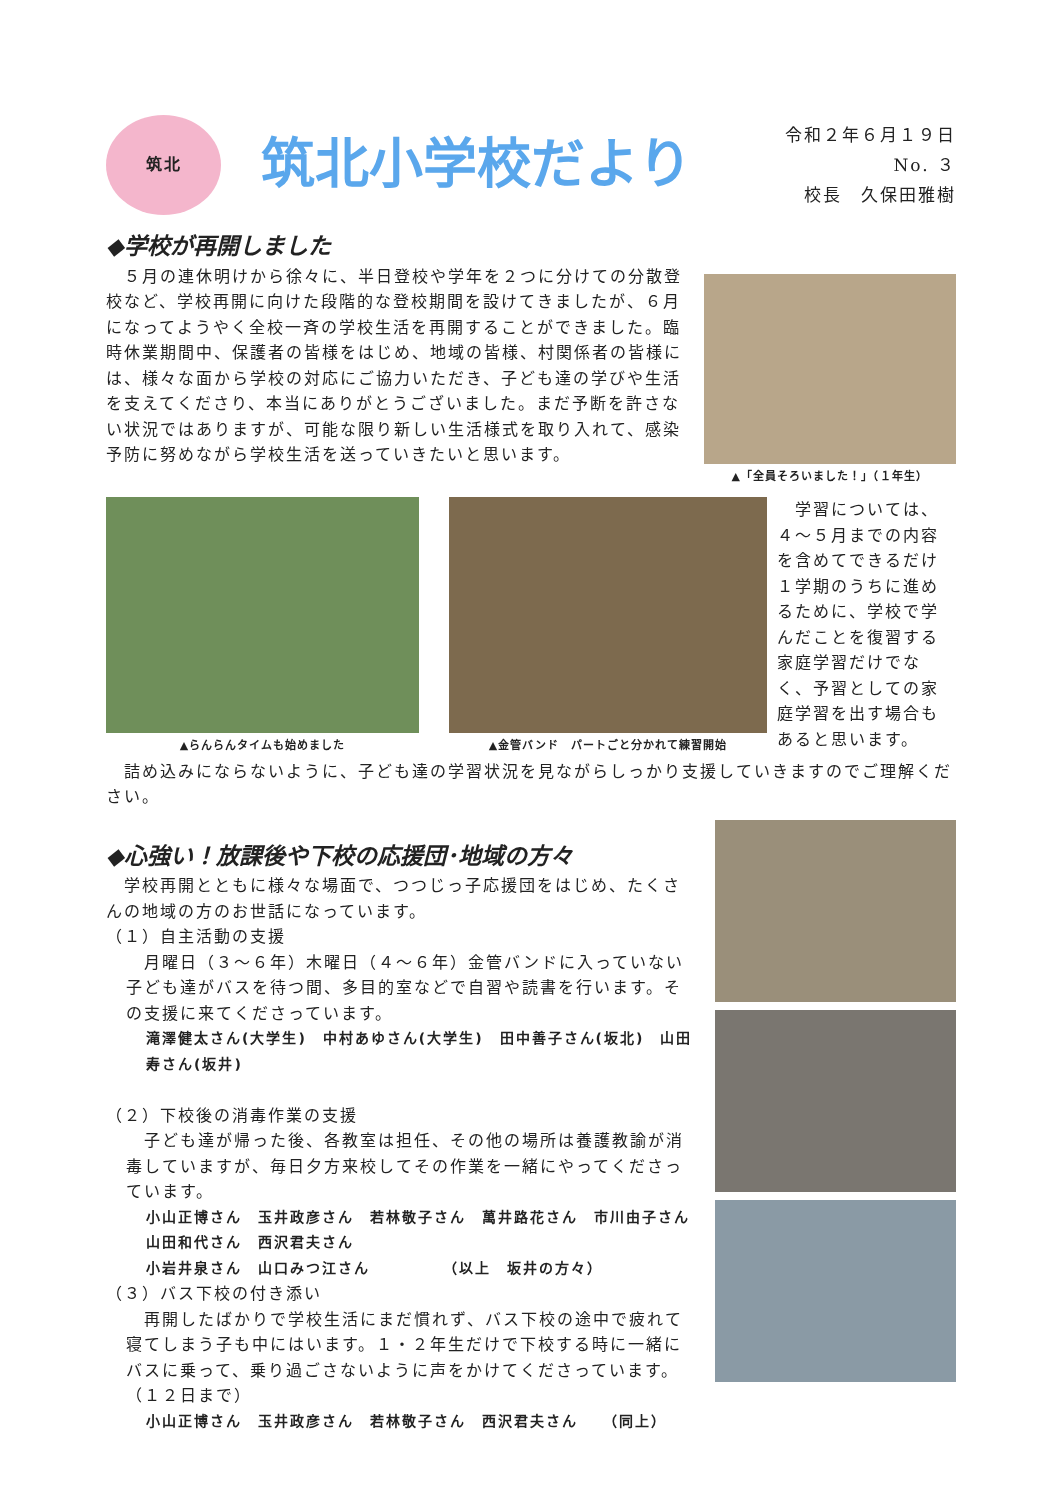筑北
筑北小学校だより
令和２年６月１９日
No. ３
校長　久保田雅樹
◆学校が再開しました
　５月の連休明けから徐々に、半日登校や学年を２つに分けての分散登校など、学校再開に向けた段階的な登校期間を設けてきましたが、６月になってようやく全校一斉の学校生活を再開することができました。臨時休業期間中、保護者の皆様をはじめ、地域の皆様、村関係者の皆様には、様々な面から学校の対応にご協力いただき、子ども達の学びや生活を支えてくださり、本当にありがとうございました。まだ予断を許さない状況ではありますが、可能な限り新しい生活様式を取り入れて、感染予防に努めながら学校生活を送っていきたいと思います。
▲「全員そろいました！」（１年生）
▲らんらんタイムも始めました ▲金管バンド　パートごと分かれて練習開始
　学習については、４～５月までの内容を含めてできるだけ１学期のうちに進めるために、学校で学んだことを復習する家庭学習だけでなく、予習としての家庭学習を出す場合もあると思います。
　詰め込みにならないように、子ども達の学習状況を見ながらしっかり支援していきますのでご理解ください。
◆心強い！放課後や下校の応援団･地域の方々
　学校再開とともに様々な場面で、つつじっ子応援団をはじめ、たくさんの地域の方のお世話になっています。
（１）自主活動の支援
　月曜日（３～６年）木曜日（４～６年）金管バンドに入っていない子ども達がバスを待つ間、多目的室などで自習や読書を行います。その支援に来てくださっています。
滝澤健太さん(大学生)　中村あゆさん(大学生)　田中善子さん(坂北)　山田　寿さん(坂井)
（２）下校後の消毒作業の支援
　子ども達が帰った後、各教室は担任、その他の場所は養護教諭が消毒していますが、毎日夕方来校してその作業を一緒にやってくださっています。
小山正博さん　玉井政彦さん　若林敬子さん　萬井路花さん　市川由子さん　山田和代さん　西沢君夫さん
小岩井泉さん　山口みつ江さん　　　　　（以上　坂井の方々）
（３）バス下校の付き添い
　再開したばかりで学校生活にまだ慣れず、バス下校の途中で疲れて寝てしまう子も中にはいます。１・２年生だけで下校する時に一緒にバスに乗って、乗り過ごさないように声をかけてくださっています。（１２日まで）
小山正博さん　玉井政彦さん　若林敬子さん　西沢君夫さん　　（同上）